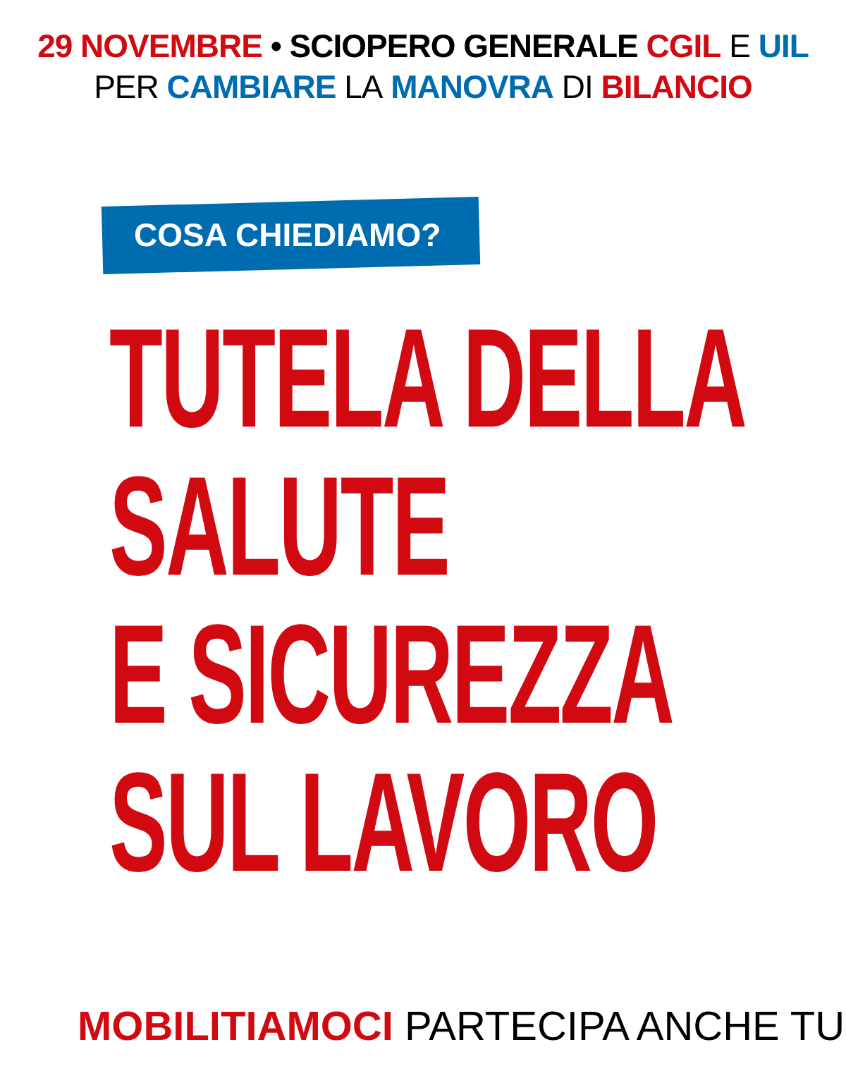29 NOVEMBRE • SCIOPERO GENERALE CGIL E UIL
PER CAMBIARE LA MANOVRA DI BILANCIO
COSA CHIEDIAMO?
TUTELA DELLA
SALUTE
E SICUREZZA
SUL LAVORO
MOBILITIAMOCI PARTECIPA ANCHE TU